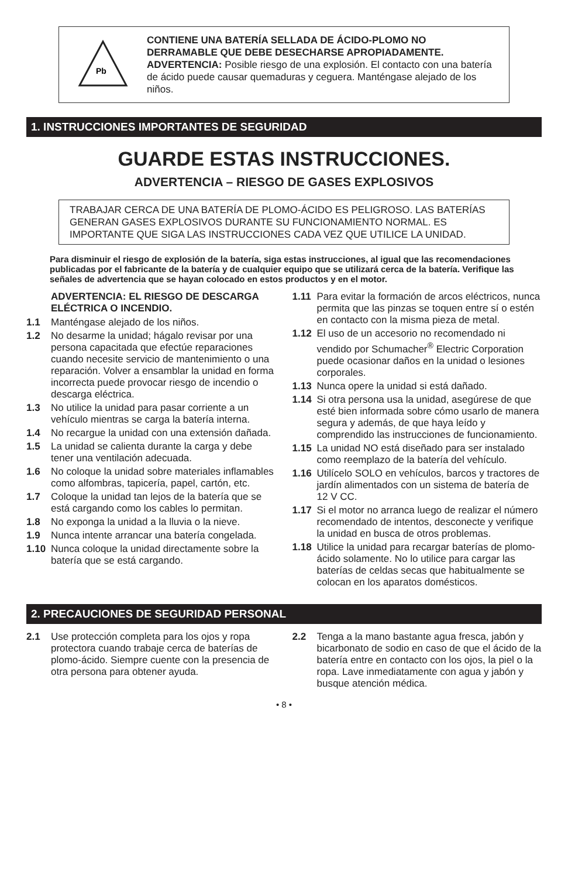Pb
CONTIENE UNA BATERÍA SELLADA DE ÁCIDO-PLOMO NO DERRAMABLE QUE DEBE DESECHARSE APROPIADAMENTE.
ADVERTENCIA: Posible riesgo de una explosión. El contacto con una batería de ácido puede causar quemaduras y ceguera. Manténgase alejado de los niños.
1. INSTRUCCIONES IMPORTANTES DE SEGURIDAD
GUARDE ESTAS INSTRUCCIONES.
ADVERTENCIA – RIESGO DE GASES EXPLOSIVOS
TRABAJAR CERCA DE UNA BATERÍA DE PLOMO-ÁCIDO ES PELIGROSO. LAS BATERÍAS GENERAN GASES EXPLOSIVOS DURANTE SU FUNCIONAMIENTO NORMAL. ES IMPORTANTE QUE SIGA LAS INSTRUCCIONES CADA VEZ QUE UTILICE LA UNIDAD.
Para disminuir el riesgo de explosión de la batería, siga estas instrucciones, al igual que las recomendaciones publicadas por el fabricante de la batería y de cualquier equipo que se utilizará cerca de la batería. Verifique las señales de advertencia que se hayan colocado en estos productos y en el motor.
ADVERTENCIA: EL RIESGO DE DESCARGA ELÉCTRICA O INCENDIO.
1.1 Manténgase alejado de los niños.
1.2 No desarme la unidad; hágalo revisar por una persona capacitada que efectúe reparaciones cuando necesite servicio de mantenimiento o una reparación. Volver a ensamblar la unidad en forma incorrecta puede provocar riesgo de incendio o descarga eléctrica.
1.3 No utilice la unidad para pasar corriente a un vehículo mientras se carga la batería interna.
1.4 No recargue la unidad con una extensión dañada.
1.5 La unidad se calienta durante la carga y debe tener una ventilación adecuada.
1.6 No coloque la unidad sobre materiales inflamables como alfombras, tapicería, papel, cartón, etc.
1.7 Coloque la unidad tan lejos de la batería que se está cargando como los cables lo permitan.
1.8 No exponga la unidad a la lluvia o la nieve.
1.9 Nunca intente arrancar una batería congelada.
1.10 Nunca coloque la unidad directamente sobre la batería que se está cargando.
1.11 Para evitar la formación de arcos eléctricos, nunca permita que las pinzas se toquen entre sí o estén en contacto con la misma pieza de metal.
1.12 El uso de un accesorio no recomendado ni vendido por Schumacher<sup>®</sup> Electric Corporation puede ocasionar daños en la unidad o lesiones corporales.
1.13 Nunca opere la unidad si está dañado.
1.14 Si otra persona usa la unidad, asegúrese de que esté bien informada sobre cómo usarlo de manera segura y además, de que haya leído y comprendido las instrucciones de funcionamiento.
1.15 La unidad NO está diseñado para ser instalado como reemplazo de la batería del vehículo.
1.16 Utilícelo SOLO en vehículos, barcos y tractores de jardín alimentados con un sistema de batería de 12 V CC.
1.17 Si el motor no arranca luego de realizar el número recomendado de intentos, desconecte y verifique la unidad en busca de otros problemas.
1.18 Utilice la unidad para recargar baterías de plomo-ácido solamente. No lo utilice para cargar las baterías de celdas secas que habitualmente se colocan en los aparatos domésticos.
2. PRECAUCIONES DE SEGURIDAD PERSONAL
2.1 Use protección completa para los ojos y ropa protectora cuando trabaje cerca de baterías de plomo-ácido. Siempre cuente con la presencia de otra persona para obtener ayuda.
2.2 Tenga a la mano bastante agua fresca, jabón y bicarbonato de sodio en caso de que el ácido de la batería entre en contacto con los ojos, la piel o la ropa. Lave inmediatamente con agua y jabón y busque atención médica.
• 8 •